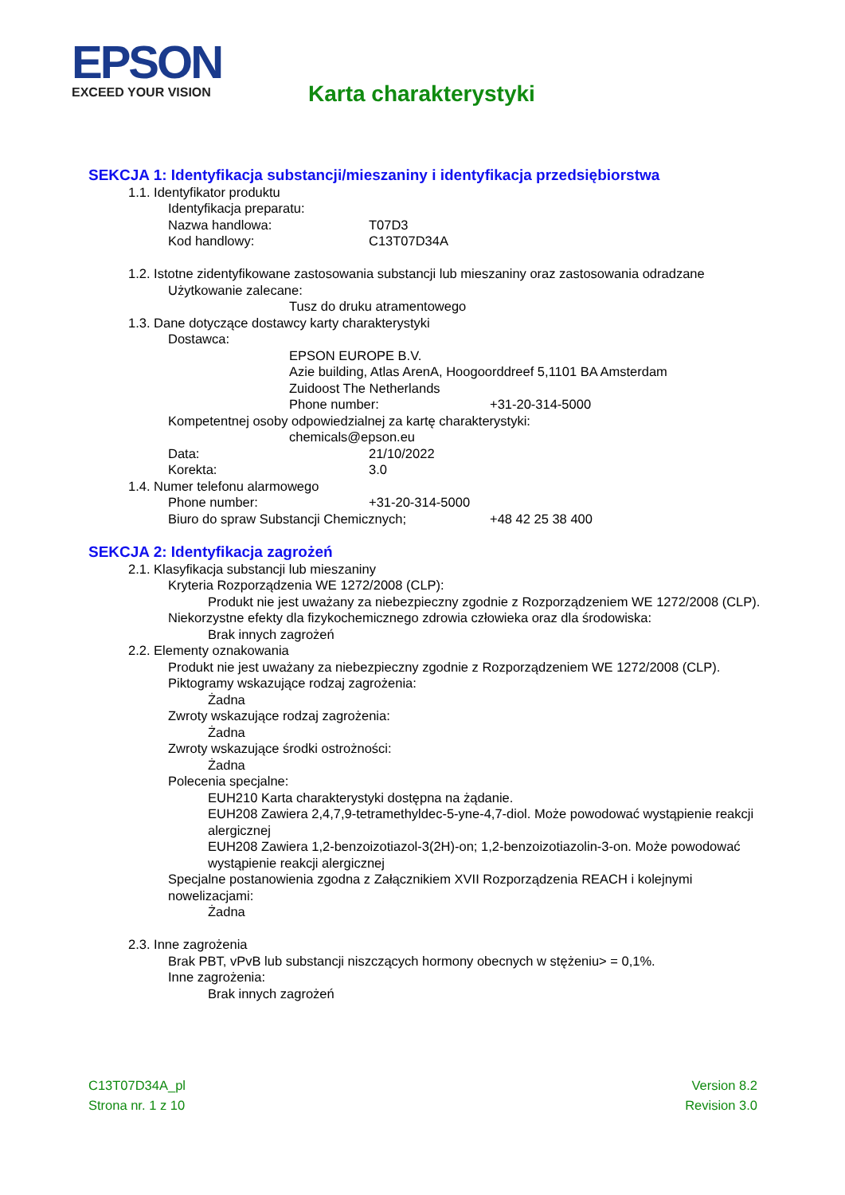EPSON
EXCEED YOUR VISION
Karta charakterystyki
SEKCJA 1: Identyfikacja substancji/mieszaniny i identyfikacja przedsiębiorstwa
1.1. Identyfikator produktu
Identyfikacja preparatu:
Nazwa handlowa: T07D3
Kod handlowy: C13T07D34A
1.2. Istotne zidentyfikowane zastosowania substancji lub mieszaniny oraz zastosowania odradzane
Użytkowanie zalecane:
Tusz do druku atramentowego
1.3. Dane dotyczące dostawcy karty charakterystyki
Dostawca:
EPSON EUROPE B.V.
Azie building, Atlas ArenA, Hoogoorddreef 5,1101 BA Amsterdam
Zuidoost The Netherlands
Phone number: +31-20-314-5000
Kompetentnej osoby odpowiedzialnej za kartę charakterystyki:
chemicals@epson.eu
Data: 21/10/2022
Korekta: 3.0
1.4. Numer telefonu alarmowego
Phone number: +31-20-314-5000
Biuro do spraw Substancji Chemicznych; +48 42 25 38 400
SEKCJA 2: Identyfikacja zagrożeń
2.1. Klasyfikacja substancji lub mieszaniny
Kryteria Rozporządzenia WE 1272/2008 (CLP):
Produkt nie jest uważany za niebezpieczny zgodnie z Rozporządzeniem WE 1272/2008 (CLP).
Niekorzystne efekty dla fizykochemicznego zdrowia człowieka oraz dla środowiska:
Brak innych zagrożeń
2.2. Elementy oznakowania
Produkt nie jest uważany za niebezpieczny zgodnie z Rozporządzeniem WE 1272/2008 (CLP).
Piktogramy wskazujące rodzaj zagrożenia:
Żadna
Zwroty wskazujące rodzaj zagrożenia:
Żadna
Zwroty wskazujące środki ostrożności:
Żadna
Polecenia specjalne:
EUH210 Karta charakterystyki dostępna na żądanie.
EUH208 Zawiera 2,4,7,9-tetramethyldec-5-yne-4,7-diol. Może powodować wystąpienie reakcji alergicznej
EUH208 Zawiera 1,2-benzoizotiazol-3(2H)-on; 1,2-benzoizotiazolin-3-on. Może powodować wystąpienie reakcji alergicznej
Specjalne postanowienia zgodna z Załącznikiem XVII Rozporządzenia REACH i kolejnymi nowelizacjami:
Żadna
2.3. Inne zagrożenia
Brak PBT, vPvB lub substancji niszczących hormony obecnych w stężeniu> = 0,1%.
Inne zagrożenia:
Brak innych zagrożeń
C13T07D34A_pl
Strona nr. 1 z 10
Version 8.2
Revision 3.0